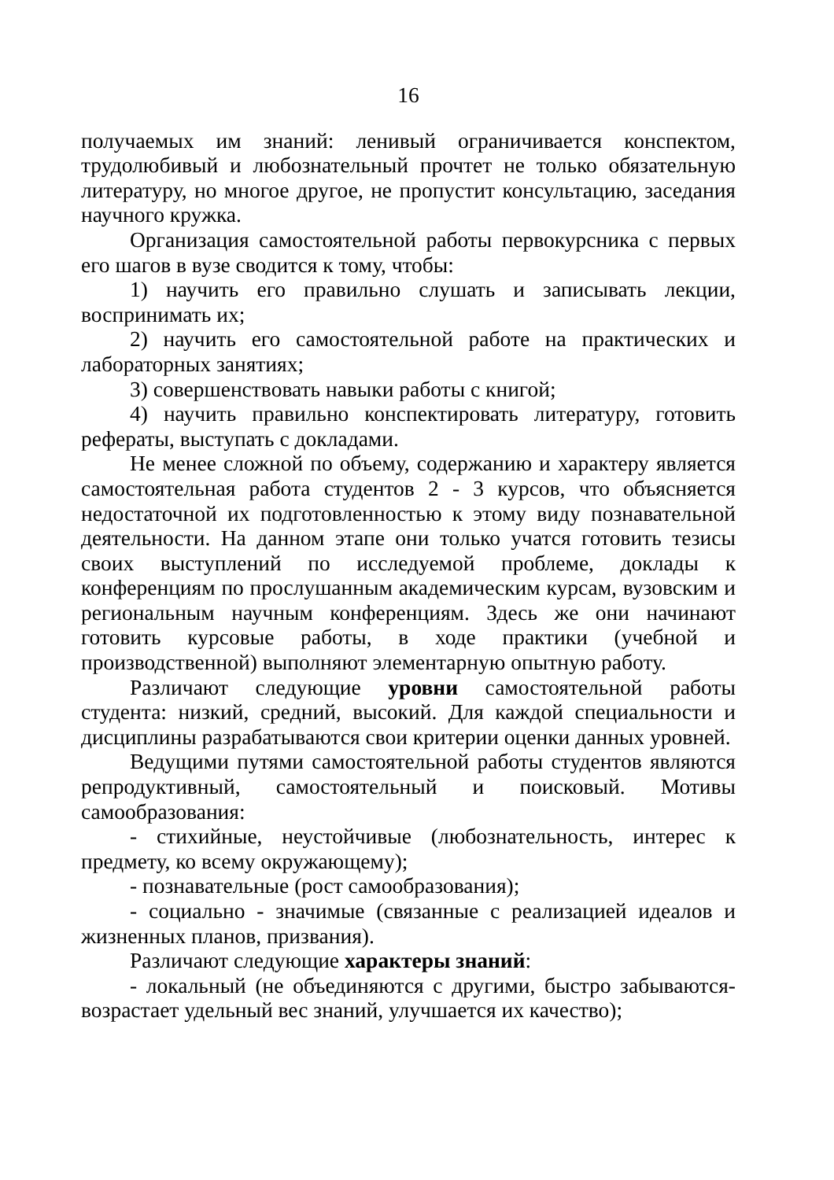16
получаемых им знаний: ленивый ограничивается конспектом, трудолюбивый и любознательный прочтет не только обязательную литературу, но многое другое, не пропустит консультацию, заседания научного кружка.
Организация самостоятельной работы первокурсника с первых его шагов в вузе сводится к тому, чтобы:
1) научить его правильно слушать и записывать лекции, воспринимать их;
2) научить его самостоятельной работе на практических и лабораторных занятиях;
3) совершенствовать навыки работы с книгой;
4) научить правильно конспектировать литературу, готовить рефераты, выступать с докладами.
Не менее сложной по объему, содержанию и характеру является самостоятельная работа студентов 2 - 3 курсов, что объясняется недостаточной их подготовленностью к этому виду познавательной деятельности. На данном этапе они только учатся готовить тезисы своих выступлений по исследуемой проблеме, доклады к конференциям по прослушанным академическим курсам, вузовским и региональным научным конференциям. Здесь же они начинают готовить курсовые работы, в ходе практики (учебной и производственной) выполняют элементарную опытную работу.
Различают следующие уровни самостоятельной работы студента: низкий, средний, высокий. Для каждой специальности и дисциплины разрабатываются свои критерии оценки данных уровней.
Ведущими путями самостоятельной работы студентов являются репродуктивный, самостоятельный и поисковый. Мотивы самообразования:
- стихийные, неустойчивые (любознательность, интерес к предмету, ко всему окружающему);
- познавательные (рост самообразования);
- социально - значимые (связанные с реализацией идеалов и жизненных планов, призвания).
Различают следующие характеры знаний:
- локальный (не объединяются с другими, быстро забываются-возрастает удельный вес знаний, улучшается их качество);